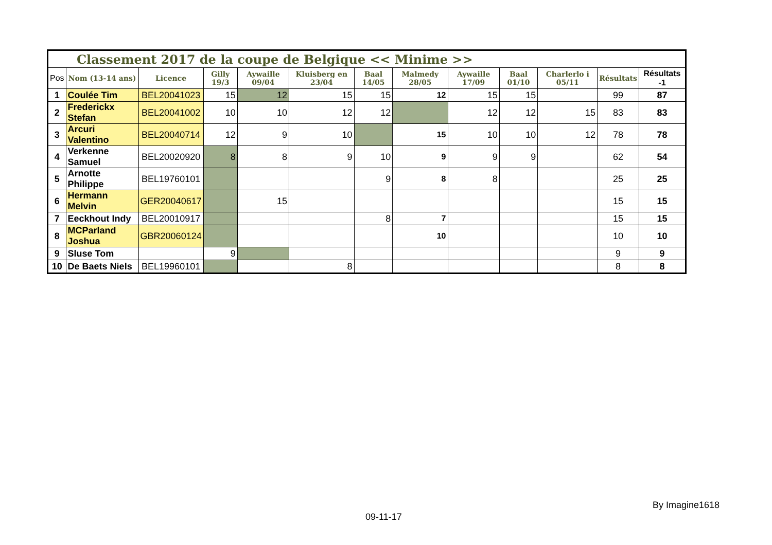| Classement 2017 de la coupe de Belgique << Minime >> | | | | | | | | | | | | |
| --- | --- | --- | --- | --- | --- | --- | --- | --- | --- | --- | --- | --- |
| Pos | Nom (13-14 ans) | Licence | Gilly 19/3 | Aywaille 09/04 | Kluisberg en 23/04 | Baal 14/05 | Malmedy 28/05 | Aywaille 17/09 | Baal 01/10 | Charlerlo i 05/11 | Résultats | Résultats -1 |
| 1 | Coulée Tim | BEL20041023 | 15 | 12 | 15 | 15 | 12 | 15 | 15 | | 99 | 87 |
| 2 | Frederickx Stefan | BEL20041002 | 10 | 10 | 12 | 12 | | 12 | 12 | 15 | 83 | 83 |
| 3 | Arcuri Valentino | BEL20040714 | 12 | 9 | 10 | | 15 | 10 | 10 | 12 | 78 | 78 |
| 4 | Verkenne Samuel | BEL20020920 | 8 | 8 | 9 | 10 | 9 | 9 | 9 | | 62 | 54 |
| 5 | Arnotte Philippe | BEL19760101 | | | | 9 | 8 | 8 | | | 25 | 25 |
| 6 | Hermann Melvin | GER20040617 | | 15 | | | | | | | 15 | 15 |
| 7 | Eeckhout Indy | BEL20010917 | | | | 8 | 7 | | | | 15 | 15 |
| 8 | MCParland Joshua | GBR20060124 | | | | | 10 | | | | 10 | 10 |
| 9 | Sluse Tom | | 9 | | | | | | | | 9 | 9 |
| 10 | De Baets Niels | BEL19960101 | | | 8 | | | | | | 8 | 8 |
By Imagine1618
09-11-17